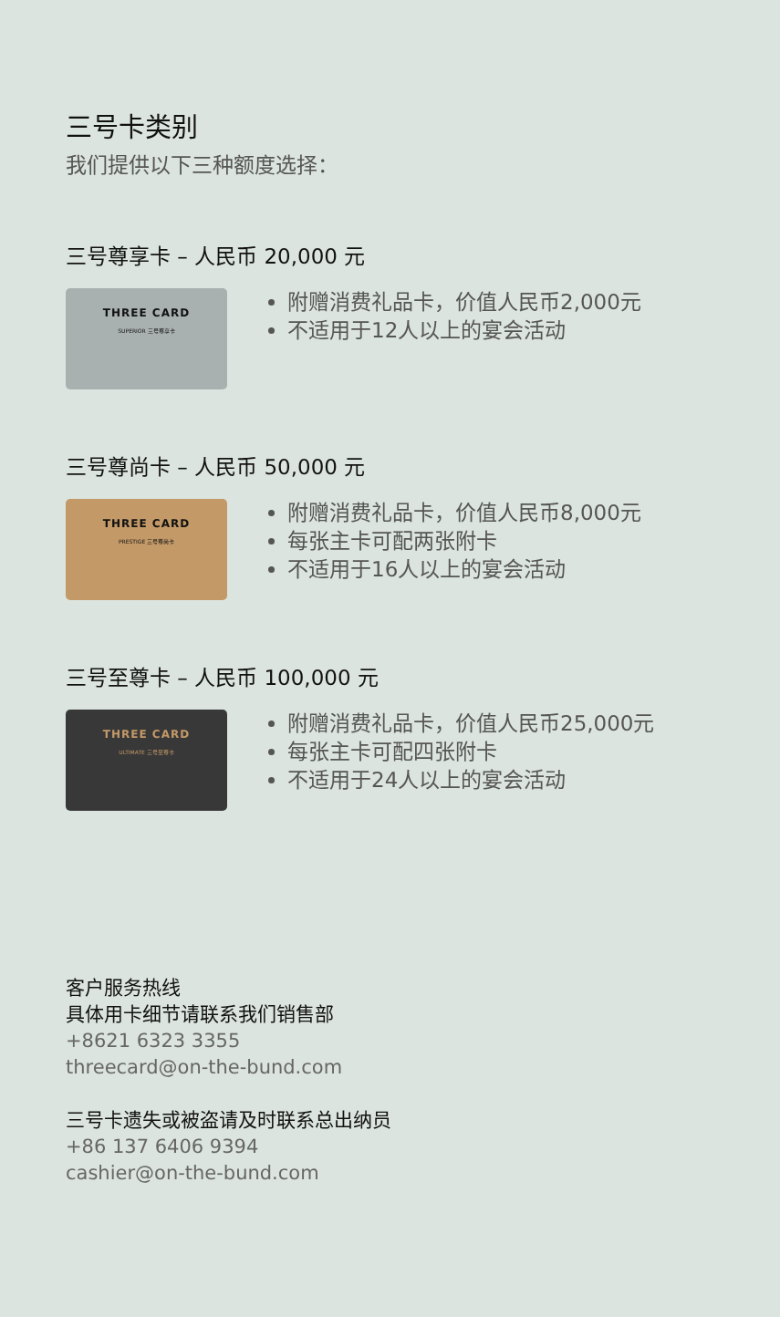三号卡类别
我们提供以下三种额度选择：
三号尊享卡 – 人民币 20,000 元
THREE CARD
SUPERIOR 三号尊享卡
附赠消费礼品卡，价值人民币2,000元
不适用于12人以上的宴会活动
三号尊尚卡 – 人民币 50,000 元
THREE CARD
PRESTIGE 三号尊尚卡
附赠消费礼品卡，价值人民币8,000元
每张主卡可配两张附卡
不适用于16人以上的宴会活动
三号至尊卡 – 人民币 100,000 元
THREE CARD
ULTIMATE 三号至尊卡
附赠消费礼品卡，价值人民币25,000元
每张主卡可配四张附卡
不适用于24人以上的宴会活动
客户服务热线
具体用卡细节请联系我们销售部
+8621 6323 3355
threecard@on-the-bund.com
三号卡遗失或被盗请及时联系总出纳员
+86 137 6406 9394
cashier@on-the-bund.com